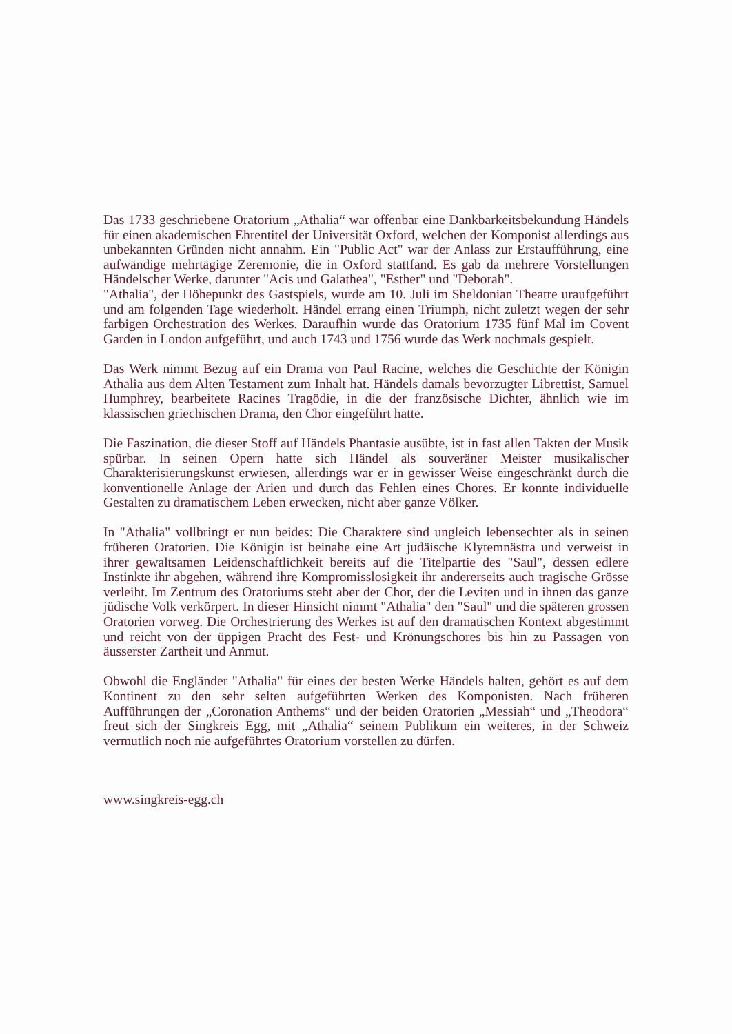Das 1733 geschriebene Oratorium „Athalia“ war offenbar eine Dankbarkeitsbekundung Händels für einen akademischen Ehrentitel der Universität Oxford, welchen der Komponist allerdings aus unbekannten Gründen nicht annahm. Ein "Public Act" war der Anlass zur Erstaufführung, eine aufwändige mehrtägige Zeremonie, die in Oxford stattfand. Es gab da mehrere Vorstellungen Händelscher Werke, darunter "Acis und Galathea", "Esther" und "Deborah".
"Athalia", der Höhepunkt des Gastspiels, wurde am 10. Juli im Sheldonian Theatre uraufgeführt und am folgenden Tage wiederholt. Händel errang einen Triumph, nicht zuletzt wegen der sehr farbigen Orchestration des Werkes. Daraufhin wurde das Oratorium 1735 fünf Mal im Covent Garden in London aufgeführt, und auch 1743 und 1756 wurde das Werk nochmals gespielt.
Das Werk nimmt Bezug auf ein Drama von Paul Racine, welches die Geschichte der Königin Athalia aus dem Alten Testament zum Inhalt hat. Händels damals bevorzugter Librettist, Samuel Humphrey, bearbeitete Racines Tragödie, in die der französische Dichter, ähnlich wie im klassischen griechischen Drama, den Chor eingeführt hatte.
Die Faszination, die dieser Stoff auf Händels Phantasie ausübte, ist in fast allen Takten der Musik spürbar. In seinen Opern hatte sich Händel als souveräner Meister musikalischer Charakterisierungskunst erwiesen, allerdings war er in gewisser Weise eingeschränkt durch die konventionelle Anlage der Arien und durch das Fehlen eines Chores. Er konnte individuelle Gestalten zu dramatischem Leben erwecken, nicht aber ganze Völker.
In "Athalia" vollbringt er nun beides: Die Charaktere sind ungleich lebensechter als in seinen früheren Oratorien. Die Königin ist beinahe eine Art judäische Klytemnästra und verweist in ihrer gewaltsamen Leidenschaftlichkeit bereits auf die Titelpartie des "Saul", dessen edlere Instinkte ihr abgehen, während ihre Kompromisslosigkeit ihr andererseits auch tragische Grösse verleiht. Im Zentrum des Oratoriums steht aber der Chor, der die Leviten und in ihnen das ganze jüdische Volk verkörpert. In dieser Hinsicht nimmt "Athalia" den "Saul" und die späteren grossen Oratorien vorweg. Die Orchestrierung des Werkes ist auf den dramatischen Kontext abgestimmt und reicht von der üppigen Pracht des Fest- und Krönungschores bis hin zu Passagen von äusserster Zartheit und Anmut.
Obwohl die Engländer "Athalia" für eines der besten Werke Händels halten, gehört es auf dem Kontinent zu den sehr selten aufgeführten Werken des Komponisten. Nach früheren Aufführungen der „Coronation Anthems“ und der beiden Oratorien „Messiah“ und „Theodora“ freut sich der Singkreis Egg, mit „Athalia“ seinem Publikum ein weiteres, in der Schweiz vermutlich noch nie aufgeführtes Oratorium vorstellen zu dürfen.
www.singkreis-egg.ch